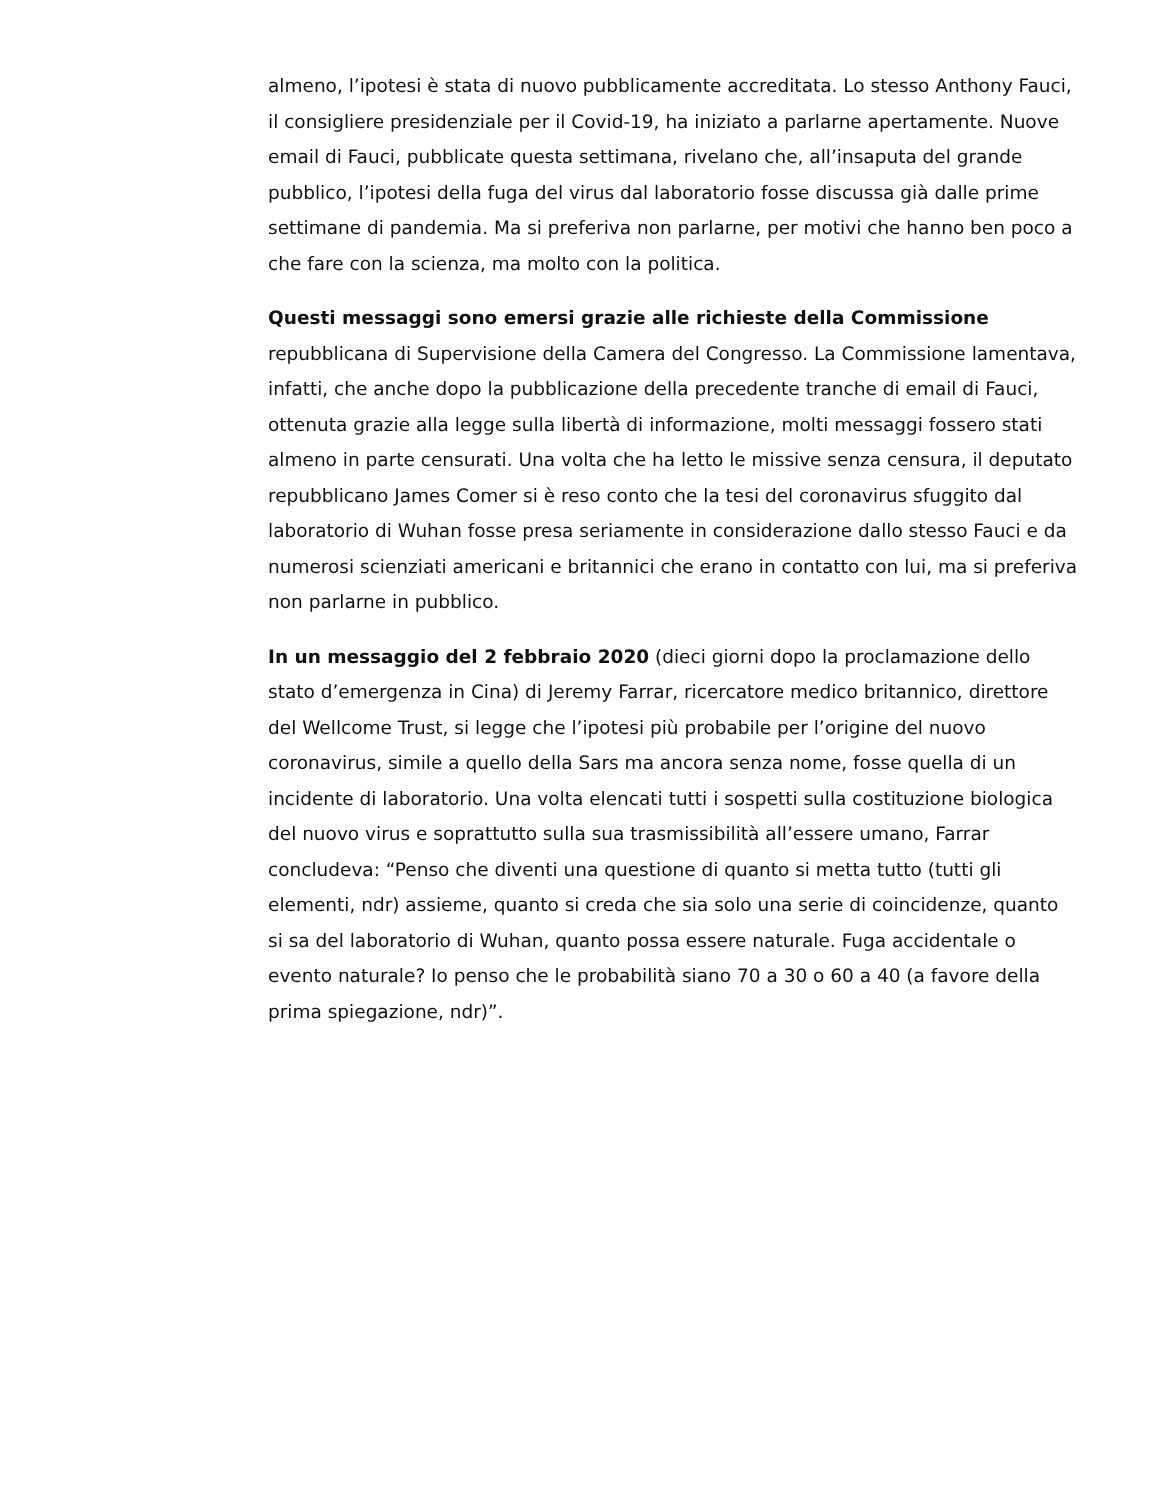almeno, l’ipotesi è stata di nuovo pubblicamente accreditata. Lo stesso Anthony Fauci, il consigliere presidenziale per il Covid-19, ha iniziato a parlarne apertamente. Nuove email di Fauci, pubblicate questa settimana, rivelano che, all’insaputa del grande pubblico, l’ipotesi della fuga del virus dal laboratorio fosse discussa già dalle prime settimane di pandemia. Ma si preferiva non parlarne, per motivi che hanno ben poco a che fare con la scienza, ma molto con la politica.
Questi messaggi sono emersi grazie alle richieste della Commissione repubblicana di Supervisione della Camera del Congresso. La Commissione lamentava, infatti, che anche dopo la pubblicazione della precedente tranche di email di Fauci, ottenuta grazie alla legge sulla libertà di informazione, molti messaggi fossero stati almeno in parte censurati. Una volta che ha letto le missive senza censura, il deputato repubblicano James Comer si è reso conto che la tesi del coronavirus sfuggito dal laboratorio di Wuhan fosse presa seriamente in considerazione dallo stesso Fauci e da numerosi scienziati americani e britannici che erano in contatto con lui, ma si preferiva non parlarne in pubblico.
In un messaggio del 2 febbraio 2020 (dieci giorni dopo la proclamazione dello stato d’emergenza in Cina) di Jeremy Farrar, ricercatore medico britannico, direttore del Wellcome Trust, si legge che l’ipotesi più probabile per l’origine del nuovo coronavirus, simile a quello della Sars ma ancora senza nome, fosse quella di un incidente di laboratorio. Una volta elencati tutti i sospetti sulla costituzione biologica del nuovo virus e soprattutto sulla sua trasmissibilità all’essere umano, Farrar concludeva: “Penso che diventi una questione di quanto si metta tutto (tutti gli elementi, ndr) assieme, quanto si creda che sia solo una serie di coincidenze, quanto si sa del laboratorio di Wuhan, quanto possa essere naturale. Fuga accidentale o evento naturale? Io penso che le probabilità siano 70 a 30 o 60 a 40 (a favore della prima spiegazione, ndr)”.